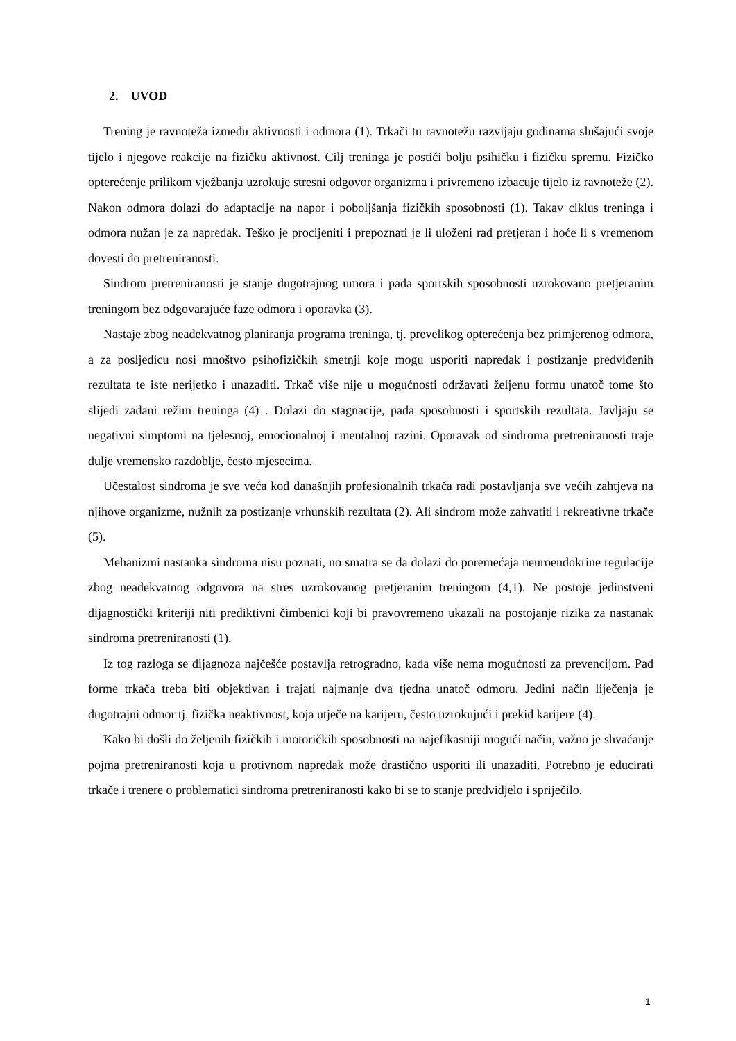2. UVOD
Trening je ravnoteža između aktivnosti i odmora (1). Trkači tu ravnotežu razvijaju godinama slušajući svoje tijelo i njegove reakcije na fizičku aktivnost. Cilj treninga je postići bolju psihičku i fizičku spremu. Fizičko opterećenje prilikom vježbanja uzrokuje stresni odgovor organizma i privremeno izbacuje tijelo iz ravnoteže (2). Nakon odmora dolazi do adaptacije na napor i poboljšanja fizičkih sposobnosti (1). Takav ciklus treninga i odmora nužan je za napredak. Teško je procijeniti i prepoznati je li uloženi rad pretjeran i hoće li s vremenom dovesti do pretreniranosti.
Sindrom pretreniranosti je stanje dugotrajnog umora i pada sportskih sposobnosti uzrokovano pretjeranim treningom bez odgovarajuće faze odmora i oporavka (3).
Nastaje zbog neadekvatnog planiranja programa treninga, tj. prevelikog opterećenja bez primjerenog odmora, a za posljedicu nosi mnoštvo psihofizičkih smetnji koje mogu usporiti napredak i postizanje predviđenih rezultata te iste nerijetko i unazaditi. Trkač više nije u mogućnosti održavati željenu formu unatoč tome što slijedi zadani režim treninga (4) . Dolazi do stagnacije, pada sposobnosti i sportskih rezultata. Javljaju se negativni simptomi na tjelesnoj, emocionalnoj i mentalnoj razini. Oporavak od sindroma pretreniranosti traje dulje vremensko razdoblje, često mjesecima.
Učestalost sindroma je sve veća kod današnjih profesionalnih trkača radi postavljanja sve većih zahtjeva na njihove organizme, nužnih za postizanje vrhunskih rezultata (2). Ali sindrom može zahvatiti i rekreativne trkače (5).
Mehanizmi nastanka sindroma nisu poznati, no smatra se da dolazi do poremećaja neuroendokrine regulacije zbog neadekvatnog odgovora na stres uzrokovanog pretjeranim treningom (4,1). Ne postoje jedinstveni dijagnostički kriteriji niti prediktivni čimbenici koji bi pravovremeno ukazali na postojanje rizika za nastanak sindroma pretreniranosti (1).
Iz tog razloga se dijagnoza najčešće postavlja retrogradno, kada više nema mogućnosti za prevencijom. Pad forme trkača treba biti objektivan i trajati najmanje dva tjedna unatoč odmoru. Jedini način liječenja je dugotrajni odmor tj. fizička neaktivnost, koja utječe na karijeru, često uzrokujući i prekid karijere (4).
Kako bi došli do željenih fizičkih i motoričkih sposobnosti na najefikasniji mogući način, važno je shvaćanje pojma pretreniranosti koja u protivnom napredak može drastično usporiti ili unazaditi. Potrebno je educirati trkače i trenere o problematici sindroma pretreniranosti kako bi se to stanje predvidjelo i spriječilo.
1